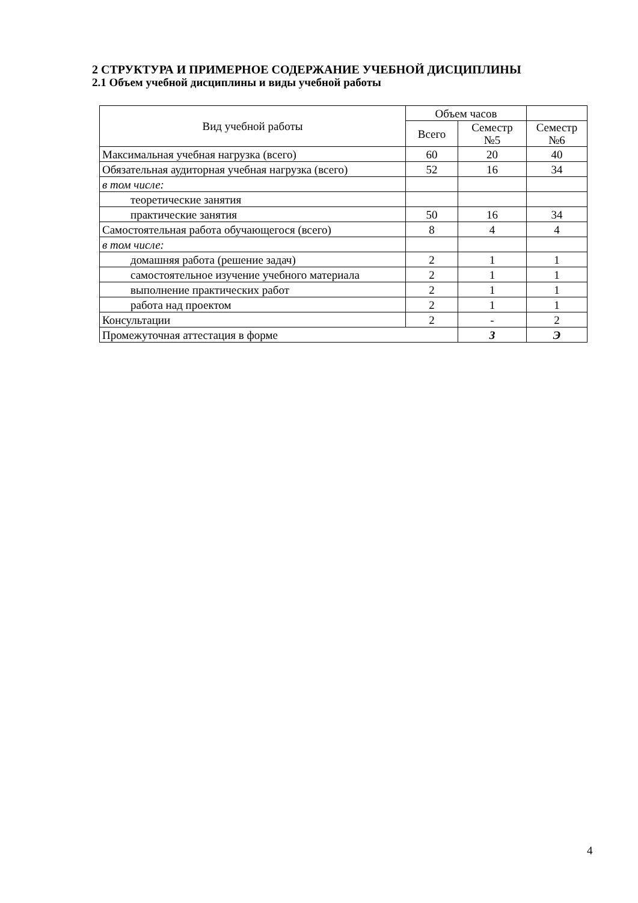2 СТРУКТУРА И ПРИМЕРНОЕ СОДЕРЖАНИЕ УЧЕБНОЙ ДИСЦИПЛИНЫ
2.1 Объем учебной дисциплины и виды учебной работы
| Вид учебной работы | Объем часов | | |
| --- | --- | --- | --- |
| | Всего | Семестр №5 | Семестр №6 |
| Максимальная учебная нагрузка (всего) | 60 | 20 | 40 |
| Обязательная аудиторная учебная нагрузка (всего) | 52 | 16 | 34 |
| в том числе: | | | |
| теоретические занятия | | | |
| практические занятия | 50 | 16 | 34 |
| Самостоятельная работа обучающегося (всего) | 8 | 4 | 4 |
| в том числе: | | | |
| домашняя работа (решение задач) | 2 | 1 | 1 |
| самостоятельное изучение учебного материала | 2 | 1 | 1 |
| выполнение практических работ | 2 | 1 | 1 |
| работа над проектом | 2 | 1 | 1 |
| Консультации | 2 | - | 2 |
| Промежуточная аттестация в форме | | З | Э |
4